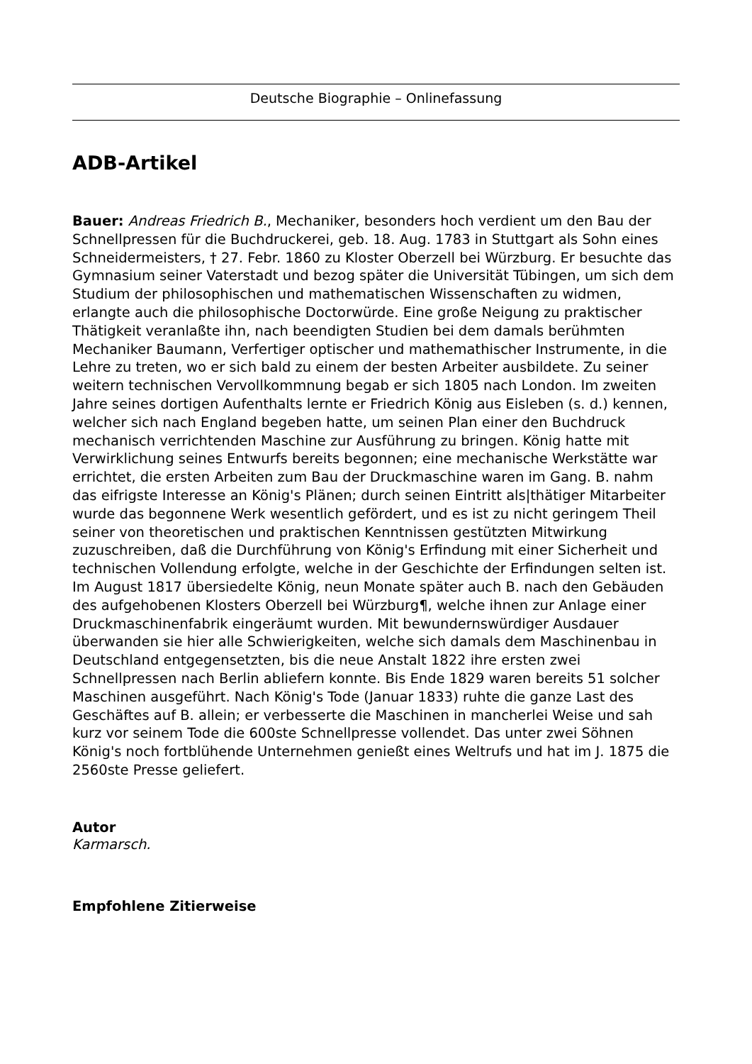Deutsche Biographie – Onlinefassung
ADB-Artikel
Bauer: Andreas Friedrich B., Mechaniker, besonders hoch verdient um den Bau der Schnellpressen für die Buchdruckerei, geb. 18. Aug. 1783 in Stuttgart als Sohn eines Schneidermeisters, † 27. Febr. 1860 zu Kloster Oberzell bei Würzburg. Er besuchte das Gymnasium seiner Vaterstadt und bezog später die Universität Tübingen, um sich dem Studium der philosophischen und mathematischen Wissenschaften zu widmen, erlangte auch die philosophische Doctorwürde. Eine große Neigung zu praktischer Thätigkeit veranlaßte ihn, nach beendigten Studien bei dem damals berühmten Mechaniker Baumann, Verfertiger optischer und mathemathischer Instrumente, in die Lehre zu treten, wo er sich bald zu einem der besten Arbeiter ausbildete. Zu seiner weitern technischen Vervollkommnung begab er sich 1805 nach London. Im zweiten Jahre seines dortigen Aufenthalts lernte er Friedrich König aus Eisleben (s. d.) kennen, welcher sich nach England begeben hatte, um seinen Plan einer den Buchdruck mechanisch verrichtenden Maschine zur Ausführung zu bringen. König hatte mit Verwirklichung seines Entwurfs bereits begonnen; eine mechanische Werkstätte war errichtet, die ersten Arbeiten zum Bau der Druckmaschine waren im Gang. B. nahm das eifrigste Interesse an König's Plänen; durch seinen Eintritt als|thätiger Mitarbeiter wurde das begonnene Werk wesentlich gefördert, und es ist zu nicht geringem Theil seiner von theoretischen und praktischen Kenntnissen gestützten Mitwirkung zuzuschreiben, daß die Durchführung von König's Erfindung mit einer Sicherheit und technischen Vollendung erfolgte, welche in der Geschichte der Erfindungen selten ist. Im August 1817 übersiedelte König, neun Monate später auch B. nach den Gebäuden des aufgehobenen Klosters Oberzell bei Würzburg¶, welche ihnen zur Anlage einer Druckmaschinenfabrik eingeräumt wurden. Mit bewundernswürdiger Ausdauer überwanden sie hier alle Schwierigkeiten, welche sich damals dem Maschinenbau in Deutschland entgegensetzten, bis die neue Anstalt 1822 ihre ersten zwei Schnellpressen nach Berlin abliefern konnte. Bis Ende 1829 waren bereits 51 solcher Maschinen ausgeführt. Nach König's Tode (Januar 1833) ruhte die ganze Last des Geschäftes auf B. allein; er verbesserte die Maschinen in mancherlei Weise und sah kurz vor seinem Tode die 600ste Schnellpresse vollendet. Das unter zwei Söhnen König's noch fortblühende Unternehmen genießt eines Weltrufs und hat im J. 1875 die 2560ste Presse geliefert.
Autor
Karmarsch.
Empfohlene Zitierweise